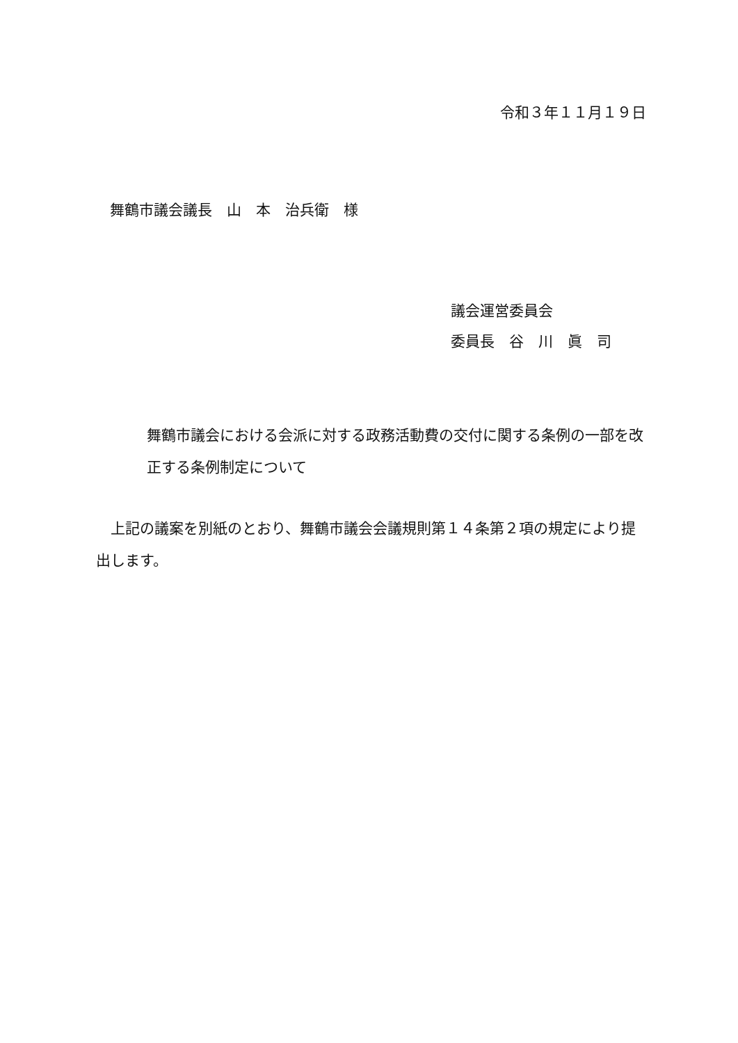令和３年１１月１９日
舞鶴市議会議長　山　本　治兵衛　様
議会運営委員会
委員長　谷　川　眞　司
舞鶴市議会における会派に対する政務活動費の交付に関する条例の一部を改正する条例制定について
上記の議案を別紙のとおり、舞鶴市議会会議規則第１４条第２項の規定により提出します。